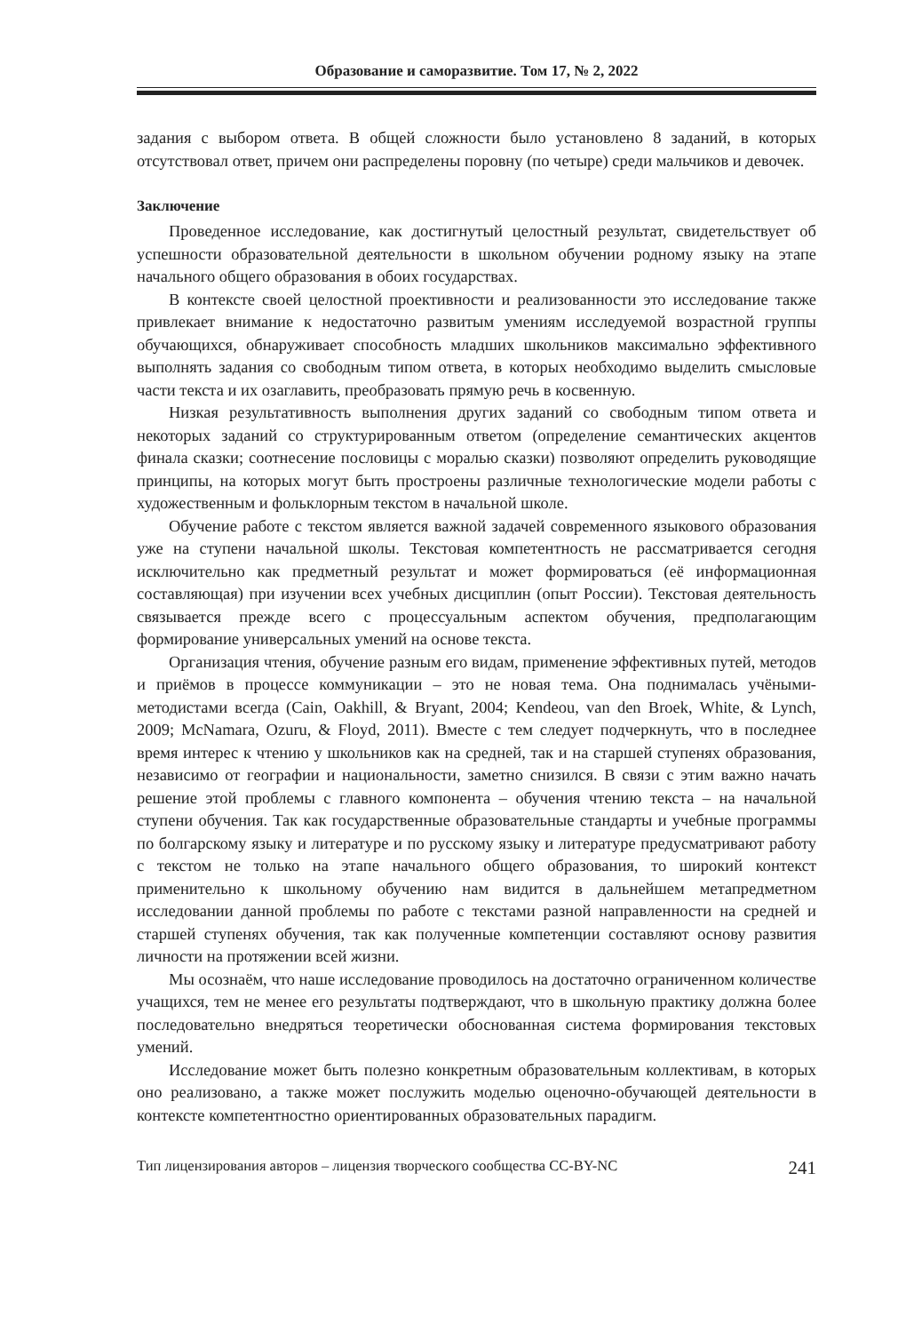Образование и саморазвитие. Том 17, № 2, 2022
задания с выбором ответа. В общей сложности было установлено 8 заданий, в которых отсутствовал ответ, причем они распределены поровну (по четыре) среди мальчиков и девочек.
Заключение
Проведенное исследование, как достигнутый целостный результат, свидетельствует об успешности образовательной деятельности в школьном обучении родному языку на этапе начального общего образования в обоих государствах.
В контексте своей целостной проективности и реализованности это исследование также привлекает внимание к недостаточно развитым умениям исследуемой возрастной группы обучающихся, обнаруживает способность младших школьников максимально эффективного выполнять задания со свободным типом ответа, в которых необходимо выделить смысловые части текста и их озаглавить, преобразовать прямую речь в косвенную.
Низкая результативность выполнения других заданий со свободным типом ответа и некоторых заданий со структурированным ответом (определение семантических акцентов финала сказки; соотнесение пословицы с моралью сказки) позволяют определить руководящие принципы, на которых могут быть простроены различные технологические модели работы с художественным и фольклорным текстом в начальной школе.
Обучение работе с текстом является важной задачей современного языкового образования уже на ступени начальной школы. Текстовая компетентность не рассматривается сегодня исключительно как предметный результат и может формироваться (её информационная составляющая) при изучении всех учебных дисциплин (опыт России). Текстовая деятельность связывается прежде всего с процессуальным аспектом обучения, предполагающим формирование универсальных умений на основе текста.
Организация чтения, обучение разным его видам, применение эффективных путей, методов и приёмов в процессе коммуникации – это не новая тема. Она поднималась учёными-методистами всегда (Cain, Oakhill, & Bryant, 2004; Kendeou, van den Broek, White, & Lynch, 2009; McNamara, Ozuru, & Floyd, 2011). Вместе с тем следует подчеркнуть, что в последнее время интерес к чтению у школьников как на средней, так и на старшей ступенях образования, независимо от географии и национальности, заметно снизился. В связи с этим важно начать решение этой проблемы с главного компонента – обучения чтению текста – на начальной ступени обучения. Так как государственные образовательные стандарты и учебные программы по болгарскому языку и литературе и по русскому языку и литературе предусматривают работу с текстом не только на этапе начального общего образования, то широкий контекст применительно к школьному обучению нам видится в дальнейшем метапредметном исследовании данной проблемы по работе с текстами разной направленности на средней и старшей ступенях обучения, так как полученные компетенции составляют основу развития личности на протяжении всей жизни.
Мы осознаём, что наше исследование проводилось на достаточно ограниченном количестве учащихся, тем не менее его результаты подтверждают, что в школьную практику должна более последовательно внедряться теоретически обоснованная система формирования текстовых умений.
Исследование может быть полезно конкретным образовательным коллективам, в которых оно реализовано, а также может послужить моделью оценочно-обучающей деятельности в контексте компетентностно ориентированных образовательных парадигм.
Тип лицензирования авторов – лицензия творческого сообщества CC-BY-NC 241